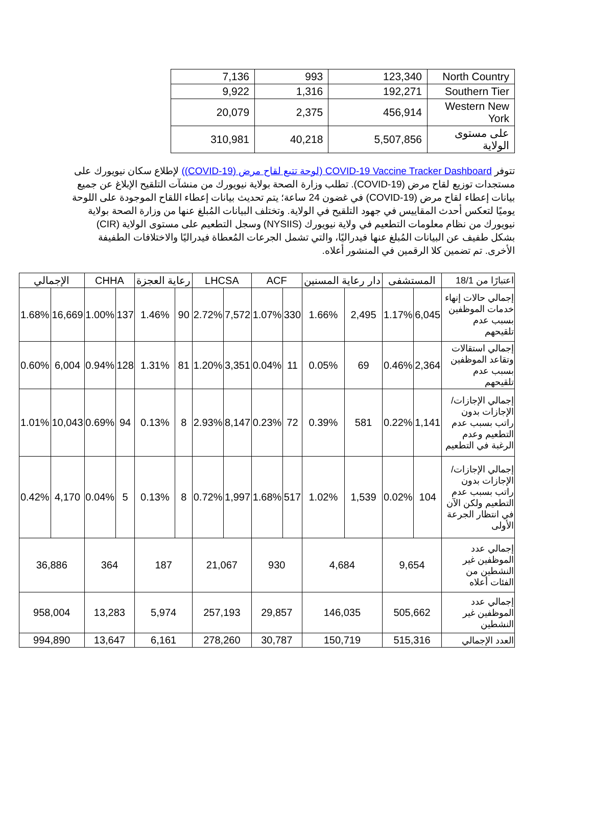| North Country | 123,340 | 993 | 7,136 |
| Southern Tier | 192,271 | 1,316 | 9,922 |
| Western New York | 456,914 | 2,375 | 20,079 |
| على مستوى الولاية | 5,507,856 | 40,218 | 310,981 |
تتوفر COVID-19 Vaccine Tracker Dashboard (لوحة تتبع لقاح مرض (COVID-19)) لإطلاع سكان نيويورك على مستجدات توزيع لقاح مرض (COVID-19). تطلب وزارة الصحة بولاية نيويورك من منشآت التلقيح الإبلاغ عن جميع بيانات إعطاء لقاح مرض (COVID-19) في غضون 24 ساعة؛ يتم تحديث بيانات إعطاء اللقاح الموجودة على اللوحة يوميًا لتعكس أحدث المقاييس في جهود التلقيح في الولاية. وتختلف البيانات المُبلغ عنها من وزارة الصحة بولاية نيويورك من نظام معلومات التطعيم في ولاية نيويورك (NYSIIS) وسجل التطعيم على مستوى الولاية (CIR) بشكل طفيف عن البيانات المُبلغ عنها فيدراليًا، والتي تشمل الجرعات المُعطاة فيدراليًا والاختلافات الطفيفة الأخرى. تم تضمين كلا الرقمين في المنشور أعلاه.
| اعتبارًا من 18/1 | المستشفى | | دار رعاية المسنين | | ACF | | LHCSA | | رعاية العجزة | | CHHA | | الإجمالي | |
| --- | --- | --- | --- | --- | --- | --- | --- | --- | --- | --- | --- | --- | --- | --- |
| إجمالي حالات إنهاء خدمات الموظفين بسبب عدم تلقيحهم | 6,045 | 1.17% | 2,495 | 1.66% | 330 | 1.07% | 7,572 | 2.72% | 90 | 1.46% | 137 | 1.00% | 16,669 | 1.68% |
| إجمالي استقالات وتقاعد الموظفين بسبب عدم تلقيحهم | 2,364 | 0.46% | 69 | 0.05% | 11 | 0.04% | 3,351 | 1.20% | 81 | 1.31% | 128 | 0.94% | 6,004 | 0.60% |
| إجمالي الإجازات/الإجازات بدون راتب بسبب عدم التطعيم وعدم الرغبة في التطعيم | 1,141 | 0.22% | 581 | 0.39% | 72 | 0.23% | 8,147 | 2.93% | 8 | 0.13% | 94 | 0.69% | 10,043 | 1.01% |
| إجمالي الإجازات/الإجازات بدون راتب بسبب عدم التطعيم ولكن الآن في انتظار الجرعة الأولى | 104 | 0.02% | 1,539 | 1.02% | 517 | 1.68% | 1,997 | 0.72% | 8 | 0.13% | 5 | 0.04% | 4,170 | 0.42% |
| إجمالي عدد الموظفين غير النشطين من الفئات أعلاه | 9,654 | | 4,684 | | 930 | | 21,067 | | 187 | | 364 | | 36,886 | |
| إجمالي عدد الموظفين غير النشطين | 505,662 | | 146,035 | | 29,857 | | 257,193 | | 5,974 | | 13,283 | | 958,004 | |
| العدد الإجمالي | 515,316 | | 150,719 | | 30,787 | | 278,260 | | 6,161 | | 13,647 | | 994,890 | |